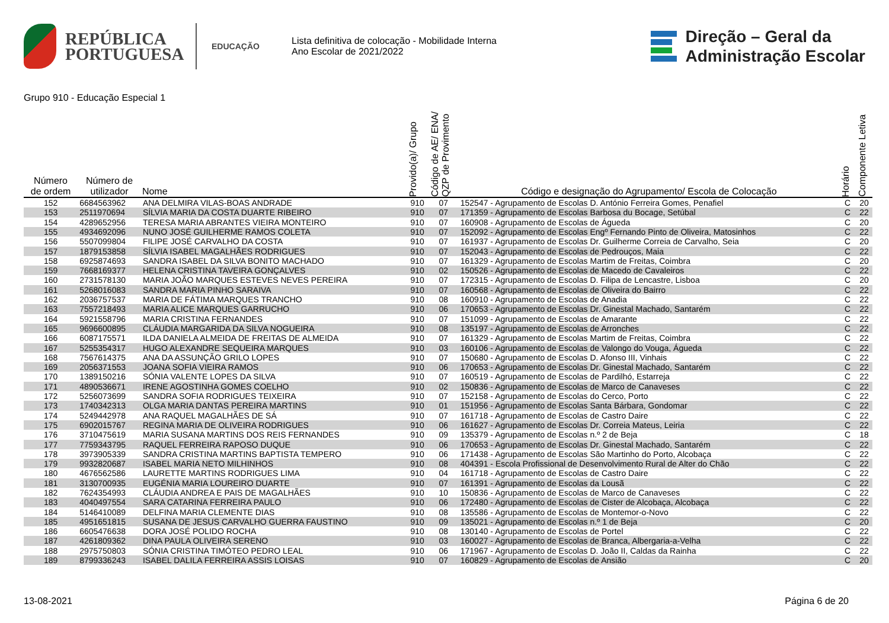REPÚBLICA
PORTUGUESA
EDUCAÇÃO
Lista definitiva de colocação - Mobilidade Interna
Ano Escolar de 2021/2022
Direção – Geral da
Administração Escolar
Grupo 910 - Educação Especial 1
| Número de ordem | Número de utilizador | Nome | Provido(a)/ Grupo | Código de AE/ ENA/ QZP de Provimento | Código e designação do Agrupamento/ Escola de Colocação | Horário | Componente Letiva |
| --- | --- | --- | --- | --- | --- | --- | --- |
| 152 | 6684563962 | ANA DELMIRA VILAS-BOAS ANDRADE | 910 | 07 | 152547 - Agrupamento de Escolas D. António Ferreira Gomes, Penafiel | C | 20 |
| 153 | 2511970694 | SÍLVIA MARIA DA COSTA DUARTE RIBEIRO | 910 | 07 | 171359 - Agrupamento de Escolas Barbosa du Bocage, Setúbal | C | 22 |
| 154 | 4289652956 | TERESA MARIA ABRANTES VIEIRA MONTEIRO | 910 | 07 | 160908 - Agrupamento de Escolas de Águeda | C | 20 |
| 155 | 4934692096 | NUNO JOSÉ GUILHERME RAMOS COLETA | 910 | 07 | 152092 - Agrupamento de Escolas Engº Fernando Pinto de Oliveira, Matosinhos | C | 22 |
| 156 | 5507099804 | FILIPE JOSÉ CARVALHO DA COSTA | 910 | 07 | 161937 - Agrupamento de Escolas Dr. Guilherme Correia de Carvalho, Seia | C | 20 |
| 157 | 1879153858 | SÍLVIA ISABEL MAGALHÃES RODRIGUES | 910 | 07 | 152043 - Agrupamento de Escolas de Pedrouços, Maia | C | 22 |
| 158 | 6925874693 | SANDRA ISABEL DA SILVA BONITO MACHADO | 910 | 07 | 161329 - Agrupamento de Escolas Martim de Freitas, Coimbra | C | 20 |
| 159 | 7668169377 | HELENA CRISTINA TAVEIRA GONÇALVES | 910 | 02 | 150526 - Agrupamento de Escolas de Macedo de Cavaleiros | C | 22 |
| 160 | 2731578130 | MARIA JOÃO MARQUES ESTEVES NEVES PEREIRA | 910 | 07 | 172315 - Agrupamento de Escolas D. Filipa de Lencastre, Lisboa | C | 20 |
| 161 | 5268016083 | SANDRA MARIA PINHO SARAIVA | 910 | 07 | 160568 - Agrupamento de Escolas de Oliveira do Bairro | C | 22 |
| 162 | 2036757537 | MARIA DE FÁTIMA MARQUES TRANCHO | 910 | 08 | 160910 - Agrupamento de Escolas de Anadia | C | 22 |
| 163 | 7557218493 | MARIA ALICE MARQUES GARRUCHO | 910 | 06 | 170653 - Agrupamento de Escolas Dr. Ginestal Machado, Santarém | C | 22 |
| 164 | 5921558796 | MARIA CRISTINA FERNANDES | 910 | 07 | 151099 - Agrupamento de Escolas de Amarante | C | 22 |
| 165 | 9696600895 | CLÁUDIA MARGARIDA DA SILVA NOGUEIRA | 910 | 08 | 135197 - Agrupamento de Escolas de Arronches | C | 22 |
| 166 | 6087175571 | ILDA DANIELA ALMEIDA DE FREITAS DE ALMEIDA | 910 | 07 | 161329 - Agrupamento de Escolas Martim de Freitas, Coimbra | C | 22 |
| 167 | 5255354317 | HUGO ALEXANDRE SEQUEIRA MARQUES | 910 | 03 | 160106 - Agrupamento de Escolas de Valongo do Vouga, Águeda | C | 22 |
| 168 | 7567614375 | ANA DA ASSUNÇÃO GRILO LOPES | 910 | 07 | 150680 - Agrupamento de Escolas D. Afonso III, Vinhais | C | 22 |
| 169 | 2056371553 | JOANA SOFIA VIEIRA RAMOS | 910 | 06 | 170653 - Agrupamento de Escolas Dr. Ginestal Machado, Santarém | C | 22 |
| 170 | 1389150216 | SÓNIA VALENTE LOPES DA SILVA | 910 | 07 | 160519 - Agrupamento de Escolas de Pardilhó, Estarreja | C | 22 |
| 171 | 4890536671 | IRENE AGOSTINHA GOMES COELHO | 910 | 02 | 150836 - Agrupamento de Escolas de Marco de Canaveses | C | 22 |
| 172 | 5256073699 | SANDRA SOFIA RODRIGUES TEIXEIRA | 910 | 07 | 152158 - Agrupamento de Escolas do Cerco, Porto | C | 22 |
| 173 | 1740342313 | OLGA MARIA DANTAS PEREIRA MARTINS | 910 | 01 | 151956 - Agrupamento de Escolas Santa Bárbara, Gondomar | C | 22 |
| 174 | 5249442978 | ANA RAQUEL MAGALHÃES DE SÁ | 910 | 07 | 161718 - Agrupamento de Escolas de Castro Daire | C | 22 |
| 175 | 6902015767 | REGINA MARIA DE OLIVEIRA RODRIGUES | 910 | 06 | 161627 - Agrupamento de Escolas Dr. Correia Mateus, Leiria | C | 22 |
| 176 | 3710475619 | MARIA SUSANA MARTINS DOS REIS FERNANDES | 910 | 09 | 135379 - Agrupamento de Escolas n.º 2 de Beja | C | 18 |
| 177 | 7759343795 | RAQUEL FERREIRA RAPOSO DUQUE | 910 | 06 | 170653 - Agrupamento de Escolas Dr. Ginestal Machado, Santarém | C | 22 |
| 178 | 3973905339 | SANDRA CRISTINA MARTINS BAPTISTA TEMPERO | 910 | 06 | 171438 - Agrupamento de Escolas São Martinho do Porto, Alcobaça | C | 22 |
| 179 | 9932820687 | ISABEL MARIA NETO MILHINHOS | 910 | 08 | 404391 - Escola Profissional de Desenvolvimento Rural de Alter do Chão | C | 22 |
| 180 | 4676562586 | LAURETTE MARTINS RODRIGUES LIMA | 910 | 04 | 161718 - Agrupamento de Escolas de Castro Daire | C | 22 |
| 181 | 3130700935 | EUGÉNIA MARIA LOUREIRO DUARTE | 910 | 07 | 161391 - Agrupamento de Escolas da Lousã | C | 22 |
| 182 | 7624354993 | CLÁUDIA ANDREA E PAIS DE MAGALHÃES | 910 | 10 | 150836 - Agrupamento de Escolas de Marco de Canaveses | C | 22 |
| 183 | 4040497554 | SARA CATARINA FERREIRA PAULO | 910 | 06 | 172480 - Agrupamento de Escolas de Cister de Alcobaça, Alcobaça | C | 22 |
| 184 | 5146410089 | DELFINA MARIA CLEMENTE DIAS | 910 | 08 | 135586 - Agrupamento de Escolas de Montemor-o-Novo | C | 22 |
| 185 | 4951651815 | SUSANA DE JESUS CARVALHO GUERRA FAUSTINO | 910 | 09 | 135021 - Agrupamento de Escolas n.º 1 de Beja | C | 20 |
| 186 | 6605476638 | DORA JOSÉ POLIDO ROCHA | 910 | 08 | 130140 - Agrupamento de Escolas de Portel | C | 22 |
| 187 | 4261809362 | DINA PAULA OLIVEIRA SERENO | 910 | 03 | 160027 - Agrupamento de Escolas de Branca, Albergaria-a-Velha | C | 22 |
| 188 | 2975750803 | SÓNIA CRISTINA TIMÓTEO PEDRO LEAL | 910 | 06 | 171967 - Agrupamento de Escolas D. João II, Caldas da Rainha | C | 22 |
| 189 | 8799336243 | ISABEL DALILA FERREIRA ASSIS LOISAS | 910 | 07 | 160829 - Agrupamento de Escolas de Ansião | C | 20 |
13-08-2021 Página 6 de 20